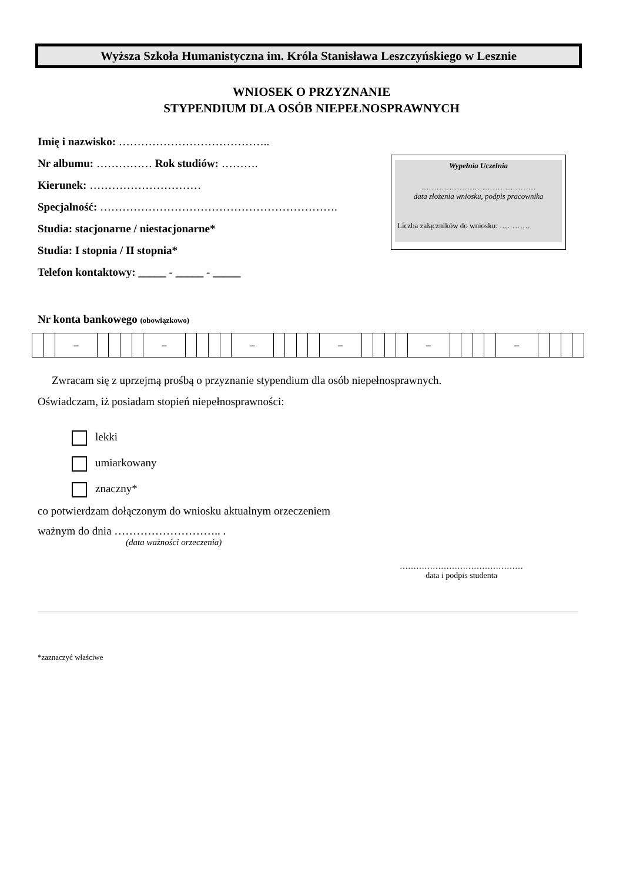Wyższa Szkoła Humanistyczna im. Króla Stanisława Leszczyńskiego w Lesznie
WNIOSEK O PRZYZNANIE
STYPENDIUM DLA OSÓB NIEPEŁNOSPRAWNYCH
Imię i nazwisko: …………………………………..
Nr albumu: …………… Rok studiów: ……….
Kierunek: …………………………
Specjalność: ……………………………………………………….
Studia: stacjonarne / niestacjonarne*
Studia: I stopnia / II stopnia*
Telefon kontaktowy: _____ - _____ - _____
Wypełnia Uczelnia
………………………………………
data złożenia wniosku, podpis pracownika
Liczba załączników do wniosku: …………
Nr konta bankowego (obowiązkowo)
| | | – | | | | | – | | | | | – | | | | | – | | | | | – | | | | | – | | | | |
Zwracam się z uprzejmą prośbą o przyznanie stypendium dla osób niepełnosprawnych.
Oświadczam, iż posiadam stopień niepełnosprawności:
lekki
umiarkowany
znaczny*
co potwierdzam dołączonym do wniosku aktualnym orzeczeniem
ważnym do dnia ……………………….. .
(data ważności orzeczenia)
………………………………………
data i podpis studenta
*zaznaczyć właściwe